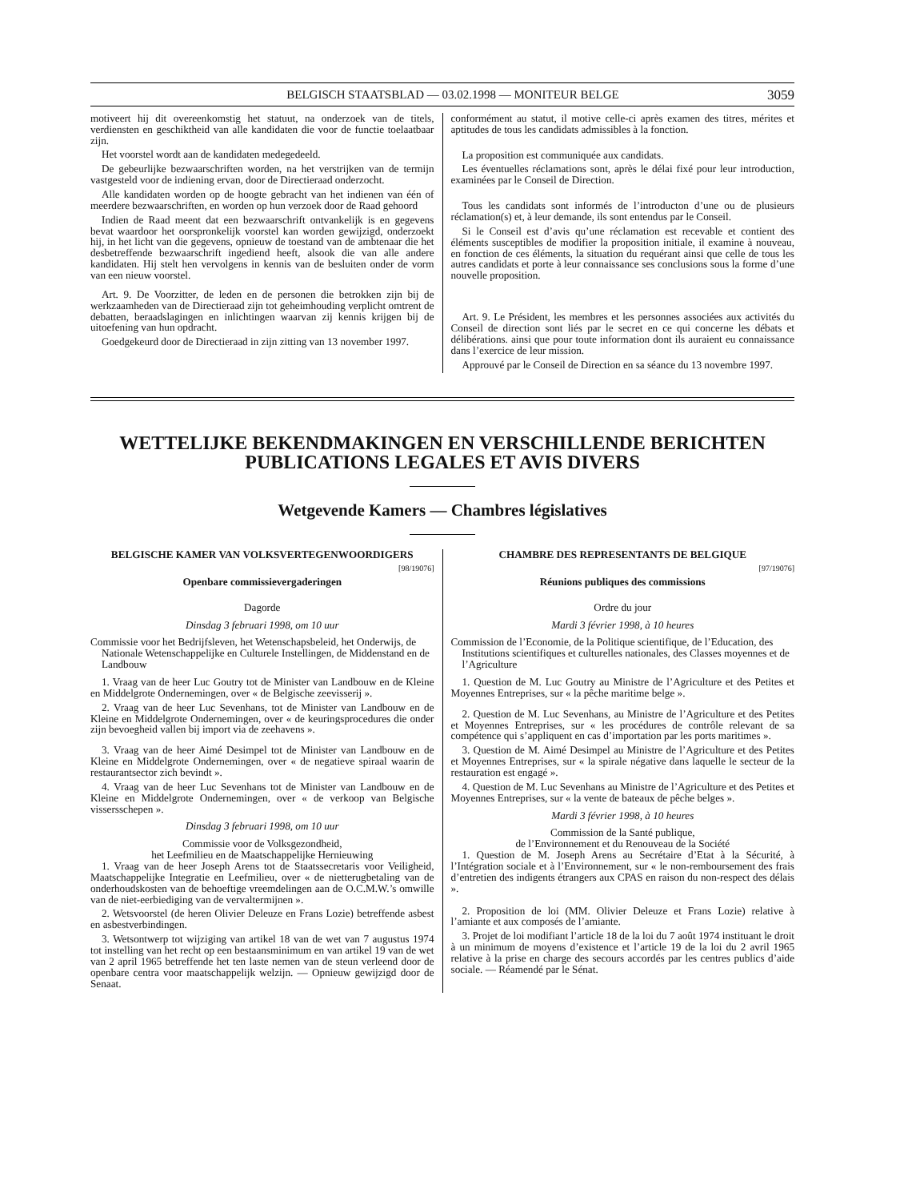BELGISCH STAATSBLAD — 03.02.1998 — MONITEUR BELGE 3059
motiveert hij dit overeenkomstig het statuut, na onderzoek van de titels, verdiensten en geschiktheid van alle kandidaten die voor de functie toelaatbaar zijn.
Het voorstel wordt aan de kandidaten medegedeeld.
De gebeurlijke bezwaarschriften worden, na het verstrijken van de termijn vastgesteld voor de indiening ervan, door de Directieraad onderzocht.
Alle kandidaten worden op de hoogte gebracht van het indienen van één of meerdere bezwaarschriften, en worden op hun verzoek door de Raad gehoord
Indien de Raad meent dat een bezwaarschrift ontvankelijk is en gegevens bevat waardoor het oorspronkelijk voorstel kan worden gewijzigd, onderzoekt hij, in het licht van die gegevens, opnieuw de toestand van de ambtenaar die het desbetreffende bezwaarschrift ingediend heeft, alsook die van alle andere kandidaten. Hij stelt hen vervolgens in kennis van de besluiten onder de vorm van een nieuw voorstel.
Art. 9. De Voorzitter, de leden en de personen die betrokken zijn bij de werkzaamheden van de Directieraad zijn tot geheimhouding verplicht omtrent de debatten, beraadslagingen en inlichtingen waarvan zij kennis krijgen bij de uitoefening van hun opdracht.
Goedgekeurd door de Directieraad in zijn zitting van 13 november 1997.
conformément au statut, il motive celle-ci après examen des titres, mérites et aptitudes de tous les candidats admissibles à la fonction.
La proposition est communiquée aux candidats.
Les éventuelles réclamations sont, après le délai fixé pour leur introduction, examinées par le Conseil de Direction.
Tous les candidats sont informés de l’introducton d’une ou de plusieurs réclamation(s) et, à leur demande, ils sont entendus par le Conseil.
Si le Conseil est d’avis qu’une réclamation est recevable et contient des éléments susceptibles de modifier la proposition initiale, il examine à nouveau, en fonction de ces éléments, la situation du requérant ainsi que celle de tous les autres candidats et porte à leur connaissance ses conclusions sous la forme d’une nouvelle proposition.
Art. 9. Le Président, les membres et les personnes associées aux activités du Conseil de direction sont liés par le secret en ce qui concerne les débats et délibérations. ainsi que pour toute information dont ils auraient eu connaissance dans l’exercice de leur mission.
Approuvé par le Conseil de Direction en sa séance du 13 novembre 1997.
WETTELIJKE BEKENDMAKINGEN EN VERSCHILLENDE BERICHTEN
PUBLICATIONS LEGALES ET AVIS DIVERS
Wetgevende Kamers — Chambres législatives
BELGISCHE KAMER VAN VOLKSVERTEGENWOORDIGERS
[98/19076]
Openbare commissievergaderingen
Dagorde
Dinsdag 3 februari 1998, om 10 uur
Commissie voor het Bedrijfsleven, het Wetenschapsbeleid, het Onderwijs, de Nationale Wetenschappelijke en Culturele Instellingen, de Middenstand en de Landbouw
1. Vraag van de heer Luc Goutry tot de Minister van Landbouw en de Kleine en Middelgrote Ondernemingen, over « de Belgische zeevisserij ».
2. Vraag van de heer Luc Sevenhans, tot de Minister van Landbouw en de Kleine en Middelgrote Ondernemingen, over « de keuringsprocedures die onder zijn bevoegheid vallen bij import via de zeehavens ».
3. Vraag van de heer Aimé Desimpel tot de Minister van Landbouw en de Kleine en Middelgrote Ondernemingen, over « de negatieve spiraal waarin de restaurantsector zich bevindt ».
4. Vraag van de heer Luc Sevenhans tot de Minister van Landbouw en de Kleine en Middelgrote Ondernemingen, over « de verkoop van Belgische vissersschepen ».
Dinsdag 3 februari 1998, om 10 uur
Commissie voor de Volksgezondheid,
het Leefmilieu en de Maatschappelijke Hernieuwing
1. Vraag van de heer Joseph Arens tot de Staatssecretaris voor Veiligheid, Maatschappelijke Integratie en Leefmilieu, over « de nietterugbetaling van de onderhoudskosten van de behoeftige vreemdelingen aan de O.C.M.W.’s omwille van de niet-eerbiediging van de vervaltermijnen ».
2. Wetsvoorstel (de heren Olivier Deleuze en Frans Lozie) betreffende asbest en asbestverbindingen.
3. Wetsontwerp tot wijziging van artikel 18 van de wet van 7 augustus 1974 tot instelling van het recht op een bestaansminimum en van artikel 19 van de wet van 2 april 1965 betreffende het ten laste nemen van de steun verleend door de openbare centra voor maatschappelijk welzijn. — Opnieuw gewijzigd door de Senaat.
CHAMBRE DES REPRESENTANTS DE BELGIQUE
[97/19076]
Réunions publiques des commissions
Ordre du jour
Mardi 3 février 1998, à 10 heures
Commission de l’Economie, de la Politique scientifique, de l’Education, des Institutions scientifiques et culturelles nationales, des Classes moyennes et de l’Agriculture
1. Question de M. Luc Goutry au Ministre de l’Agriculture et des Petites et Moyennes Entreprises, sur « la pêche maritime belge ».
2. Question de M. Luc Sevenhans, au Ministre de l’Agriculture et des Petites et Moyennes Entreprises, sur « les procédures de contrôle relevant de sa compétence qui s’appliquent en cas d’importation par les ports maritimes ».
3. Question de M. Aimé Desimpel au Ministre de l’Agriculture et des Petites et Moyennes Entreprises, sur « la spirale négative dans laquelle le secteur de la restauration est engagé ».
4. Question de M. Luc Sevenhans au Ministre de l’Agriculture et des Petites et Moyennes Entreprises, sur « la vente de bateaux de pêche belges ».
Mardi 3 février 1998, à 10 heures
Commission de la Santé publique,
de l’Environnement et du Renouveau de la Société
1. Question de M. Joseph Arens au Secrétaire d’Etat à la Sécurité, à l’Intégration sociale et à l’Environnement, sur « le non-remboursement des frais d’entretien des indigents étrangers aux CPAS en raison du non-respect des délais ».
2. Proposition de loi (MM. Olivier Deleuze et Frans Lozie) relative à l’amiante et aux composés de l’amiante.
3. Projet de loi modifiant l’article 18 de la loi du 7 août 1974 instituant le droit à un minimum de moyens d’existence et l’article 19 de la loi du 2 avril 1965 relative à la prise en charge des secours accordés par les centres publics d’aide sociale. — Réamendé par le Sénat.